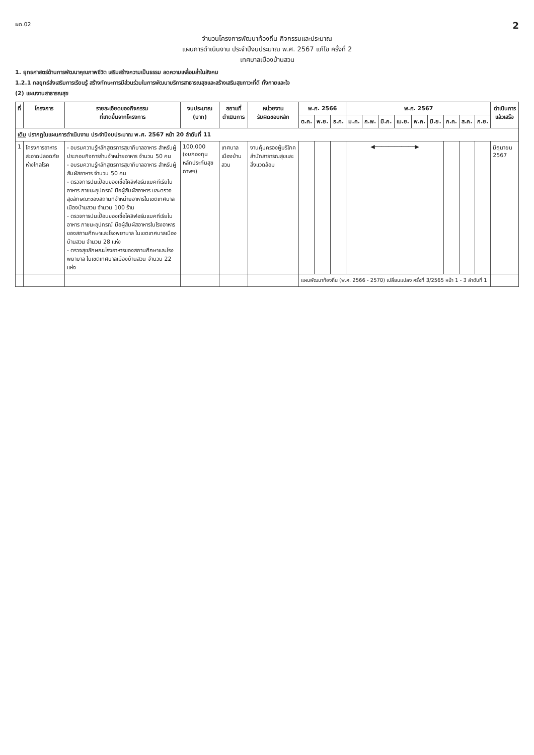ผด.02 2
จำนวนโครงการพัฒนาท้องถิ่น กิจกรรมและประมาณ
แผนการดำเนินงาน ประจำปีงบประมาณ พ.ศ. 2567 แก้ไข ครั้งที่ 2
เทศบาลเมืองบ้านสวน
1. ยุทธศาสตร์ด้านการพัฒนาคุณภาพชีวิต เสริมสร้างความเป็นธรรม ลดความเหลื่อมล้ำในสังคม
1.2.1 กลยุทธ์ส่งเสริมการเรียนรู้ สร้างทักษะการมีส่วนร่วมในการพัฒนาบริการสาธารณสุขและสร้างเสริมสุขภาวะที่ดี ทั้งกายและใจ
(2) แผนงานสาธารณสุข
| ที่ | โครงการ | รายละเอียดของกิจกรรม ที่เกิดขึ้นจากโครงการ | งบประมาณ (บาท) | สถานที่ ดำเนินการ | หน่วยงาน รับผิดชอบหลัก | พ.ศ. 2566 | | | พ.ศ. 2567 | | | | | | | | | ดำเนินการ แล้วเสร็จ |
| --- | --- | --- | --- | --- | --- | --- | --- | --- | --- | --- | --- | --- | --- | --- | --- | --- | --- | --- |
| | | | | | | ต.ค. | พ.ย. | ธ.ค. | ม.ค. | ก.พ. | มี.ค. | เม.ย. | พ.ค. | มิ.ย. | ก.ค. | ส.ค. | ก.ย. | |
| เดิม ปรากฏในแผนการดำเนินงาน ประจำปีงบประมาณ พ.ศ. 2567 หน้า 20 ลำดับที่ 11 | | | | | | | | | | | | | | | | | | |
| 1 | โครงการอาหารสะอาดปลอดภัยห่างไกลโรค | - อบรมความรู้หลักสูตรการสุขาภิบาลอาหาร สำหรับผู้ประกอบกิจการร้านจำหน่ายอาหาร จำนวน 50 คน - อบรมความรู้หลักสูตรการสุขาภิบาลอาหาร สำหรับผู้สัมผัสอาหาร จำนวน 50 คน - ตรวจการปนเปื้อนของเชื้อโคลิฟอร์มแบคทีเรียในอาหาร ภาชนะอุปกรณ์ มือผู้สัมผัสอาหาร และตรวจสุขลักษณะของสถานที่จำหน่ายอาหารในเขตเทศบาลเมืองบ้านสวน จำนวน 100 ร้าน - ตรวจการปนเปื้อนของเชื้อโคลิฟอร์มแบคทีเรียในอาหาร ภาชนะอุปกรณ์ มือผู้สัมผัสอาหารในโรงอาหารของสถานศึกษาและโรงพยาบาล ในเขตเทศบาลเมืองบ้านสวน จำนวน 28 แห่ง - ตรวจสุขลักษณะโรงอาหารของสถานศึกษาและโรงพยาบาล ในเขตเทศบาลเมืองบ้านสวน จำนวน 22 แห่ง | 100,000 (งบกองทุนหลักประกันสุขภาพฯ) | เทศบาลเมืองบ้านสวน | งานคุ้มครองผู้บริโภค สำนักสาธารณสุขและสิ่งแวดล้อม | | | | ◀────────────▶ | | | | | | | | | มิถุนายน 2567 |
| | | | | | | แผนพัฒนาท้องถิ่น (พ.ศ. 2566 - 2570) เปลี่ยนแปลง ครั้งที่ 3/2565 หน้า 1 - 3 ลำดับที่ 1 | | | | | | | | | | | | |